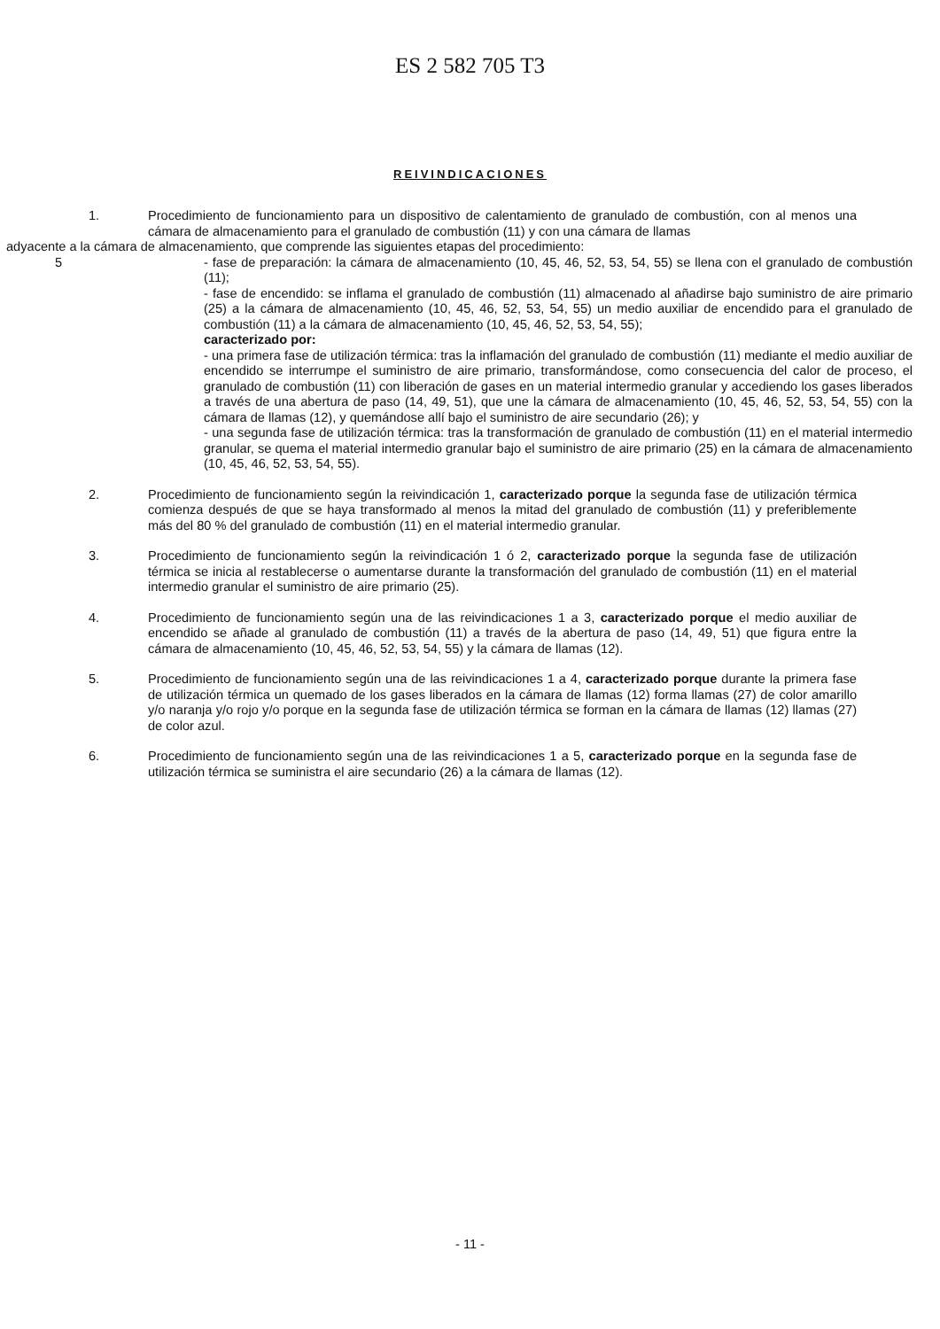ES 2 582 705 T3
REIVINDICACIONES
1. Procedimiento de funcionamiento para un dispositivo de calentamiento de granulado de combustión, con al menos una cámara de almacenamiento para el granulado de combustión (11) y con una cámara de llamas
adyacente a la cámara de almacenamiento, que comprende las siguientes etapas del procedimiento: 5
5 - fase de preparación: la cámara de almacenamiento (10, 45, 46, 52, 53, 54, 55) se llena con el granulado de combustión (11);
- fase de encendido: se inflama el granulado de combustión (11) almacenado al añadirse bajo suministro de aire primario (25) a la cámara de almacenamiento (10, 45, 46, 52, 53, 54, 55) un medio auxiliar de encendido para el granulado de combustión (11) a la cámara de almacenamiento (10, 45, 46, 52, 53, 54, 55);
caracterizado por:
- una primera fase de utilización térmica: tras la inflamación del granulado de combustión (11) mediante el medio auxiliar de encendido se interrumpe el suministro de aire primario, transformándose, como consecuencia del calor de proceso, el granulado de combustión (11) con liberación de gases en un material intermedio granular y accediendo los gases liberados a través de una abertura de paso (14, 49, 51), que une la cámara de almacenamiento (10, 45, 46, 52, 53, 54, 55) con la cámara de llamas (12), y quemándose allí bajo el suministro de aire secundario (26); y
- una segunda fase de utilización térmica: tras la transformación de granulado de combustión (11) en el material intermedio granular, se quema el material intermedio granular bajo el suministro de aire primario (25) en la cámara de almacenamiento (10, 45, 46, 52, 53, 54, 55).
2. Procedimiento de funcionamiento según la reivindicación 1, caracterizado porque la segunda fase de utilización térmica comienza después de que se haya transformado al menos la mitad del granulado de combustión (11) y preferiblemente más del 80 % del granulado de combustión (11) en el material intermedio granular.
3. Procedimiento de funcionamiento según la reivindicación 1 ó 2, caracterizado porque la segunda fase de utilización térmica se inicia al restablecerse o aumentarse durante la transformación del granulado de combustión (11) en el material intermedio granular el suministro de aire primario (25).
4. Procedimiento de funcionamiento según una de las reivindicaciones 1 a 3, caracterizado porque el medio auxiliar de encendido se añade al granulado de combustión (11) a través de la abertura de paso (14, 49, 51) que figura entre la cámara de almacenamiento (10, 45, 46, 52, 53, 54, 55) y la cámara de llamas (12).
5. Procedimiento de funcionamiento según una de las reivindicaciones 1 a 4, caracterizado porque durante la primera fase de utilización térmica un quemado de los gases liberados en la cámara de llamas (12) forma llamas (27) de color amarillo y/o naranja y/o rojo y/o porque en la segunda fase de utilización térmica se forman en la cámara de llamas (12) llamas (27) de color azul.
6. Procedimiento de funcionamiento según una de las reivindicaciones 1 a 5, caracterizado porque en la segunda fase de utilización térmica se suministra el aire secundario (26) a la cámara de llamas (12).
- 11 -